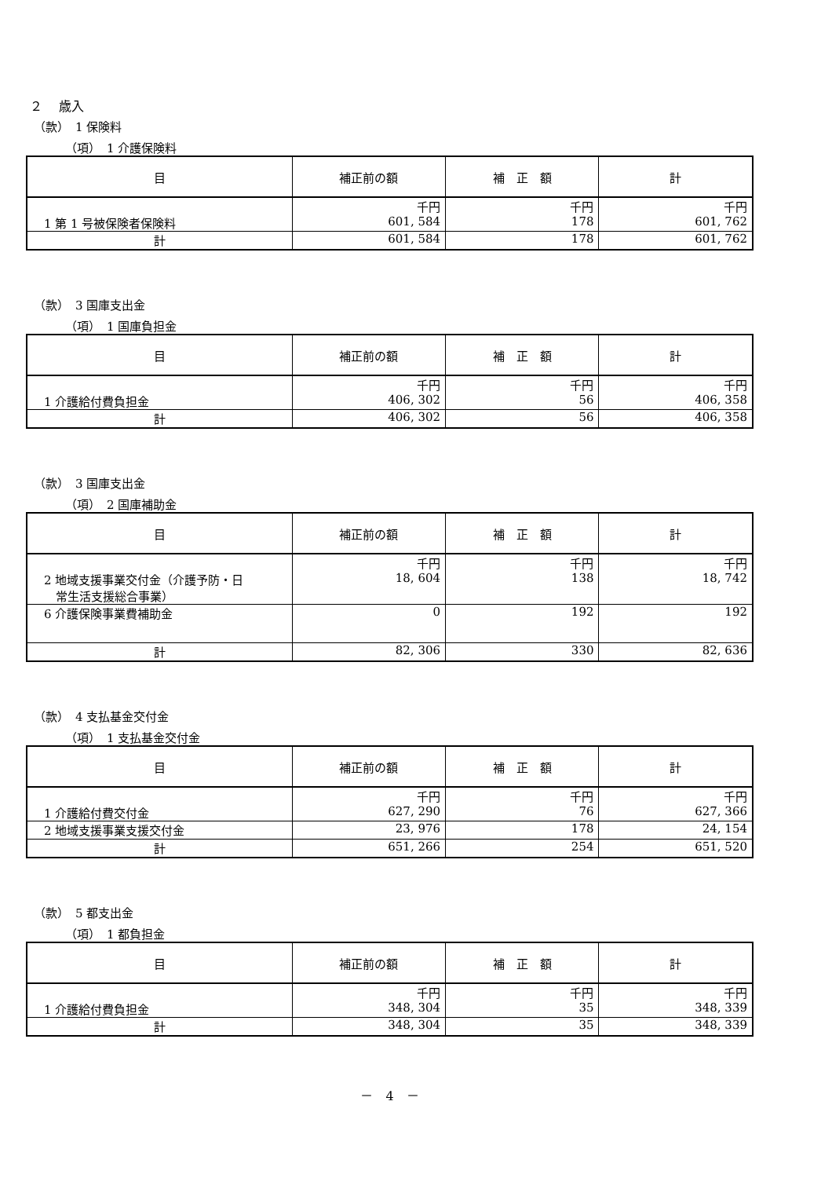２　 歳入
（款）　1 保険料
（項）　1 介護保険料
| 目 | 補正前の額 | 補 正 額 | 計 |
| --- | --- | --- | --- |
| 1 第 1 号被保険者保険料 | 千円 601, 584 | 千円 178 | 千円 601, 762 |
| 計 | 601, 584 | 178 | 601, 762 |
（款）　3 国庫支出金
（項）　1 国庫負担金
| 目 | 補正前の額 | 補 正 額 | 計 |
| --- | --- | --- | --- |
| 1 介護給付費負担金 | 千円 406, 302 | 千円 56 | 千円 406, 358 |
| 計 | 406, 302 | 56 | 406, 358 |
（款）　3 国庫支出金
（項）　2 国庫補助金
| 目 | 補正前の額 | 補 正 額 | 計 |
| --- | --- | --- | --- |
| 2 地域支援事業交付金（介護予防・日 常生活支援総合事業） | 千円 18, 604 | 千円 138 | 千円 18, 742 |
| 6 介護保険事業費補助金 | 0 | 192 | 192 |
| 計 | 82, 306 | 330 | 82, 636 |
（款）　4 支払基金交付金
（項）　1 支払基金交付金
| 目 | 補正前の額 | 補 正 額 | 計 |
| --- | --- | --- | --- |
| 1 介護給付費交付金 | 千円 627, 290 | 千円 76 | 千円 627, 366 |
| 2 地域支援事業支援交付金 | 23, 976 | 178 | 24, 154 |
| 計 | 651, 266 | 254 | 651, 520 |
（款）　5 都支出金
（項）　1 都負担金
| 目 | 補正前の額 | 補 正 額 | 計 |
| --- | --- | --- | --- |
| 1 介護給付費負担金 | 千円 348, 304 | 千円 35 | 千円 348, 339 |
| 計 | 348, 304 | 35 | 348, 339 |
－　4　－